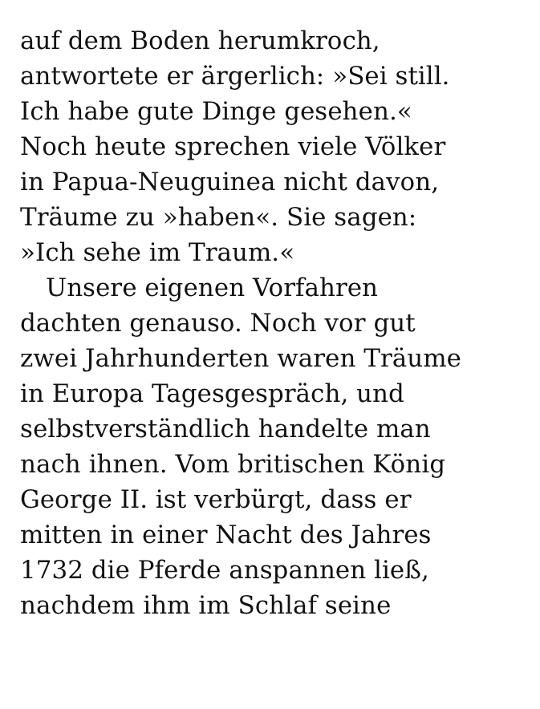auf dem Boden herumkroch,
antwortete er ärgerlich: »Sei still.
Ich habe gute Dinge gesehen.«
Noch heute sprechen viele Völker
in Papua-Neuguinea nicht davon,
Träume zu »haben«. Sie sagen:
»Ich sehe im Traum.«
Unsere eigenen Vorfahren
dachten genauso. Noch vor gut
zwei Jahrhunderten waren Träume
in Europa Tagesgespräch, und
selbstverständlich handelte man
nach ihnen. Vom britischen König
George II. ist verbürgt, dass er
mitten in einer Nacht des Jahres
1732 die Pferde anspannen ließ,
nachdem ihm im Schlaf seine